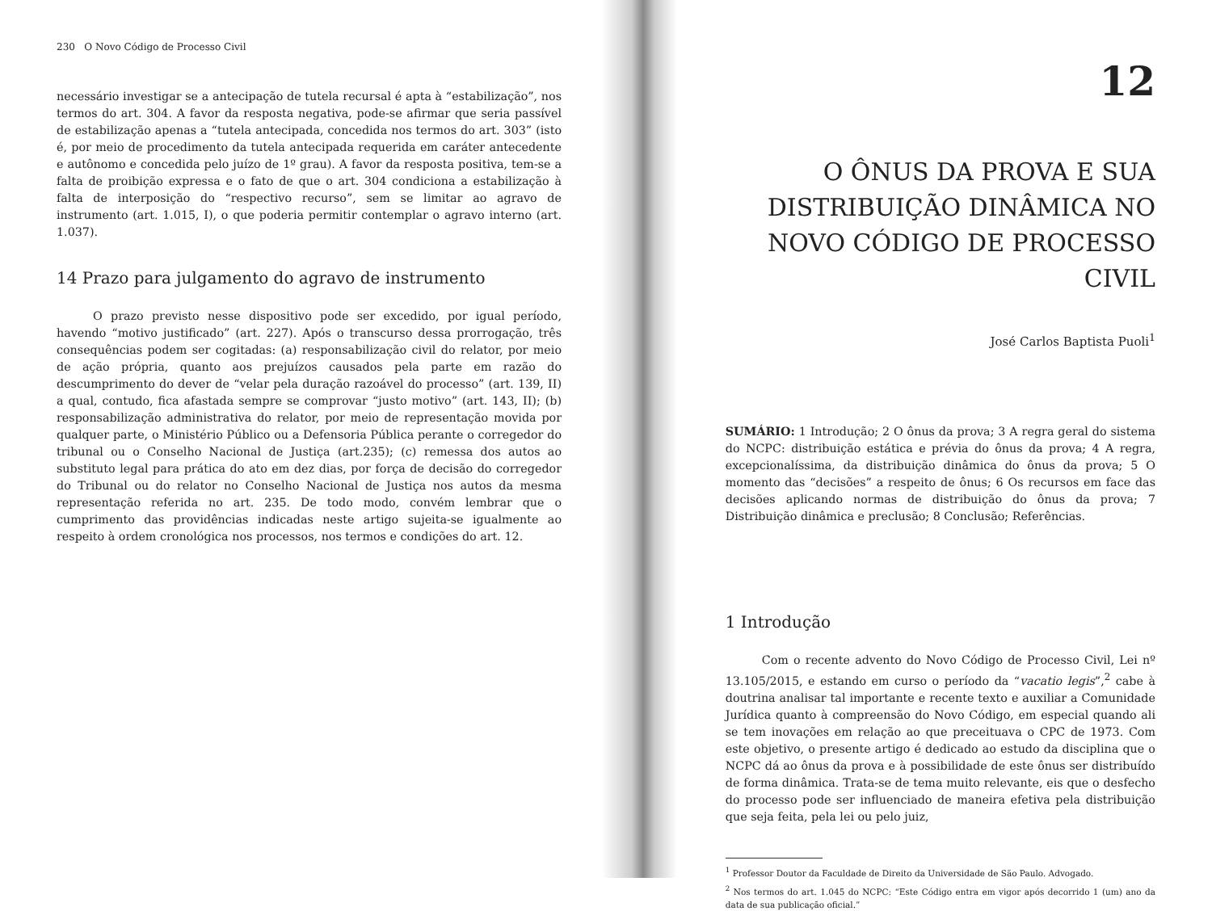230 O Novo Código de Processo Civil
necessário investigar se a antecipação de tutela recursal é apta à “estabilização”, nos termos do art. 304. A favor da resposta negativa, pode-se afirmar que seria passível de estabilização apenas a “tutela antecipada, concedida nos termos do art. 303” (isto é, por meio de procedimento da tutela antecipada requerida em caráter antecedente e autônomo e concedida pelo juízo de 1º grau). A favor da resposta positiva, tem-se a falta de proibição expressa e o fato de que o art. 304 condiciona a estabilização à falta de interposição do “respectivo recurso”, sem se limitar ao agravo de instrumento (art. 1.015, I), o que poderia permitir contemplar o agravo interno (art. 1.037).
14 Prazo para julgamento do agravo de instrumento
O prazo previsto nesse dispositivo pode ser excedido, por igual período, havendo “motivo justificado” (art. 227). Após o transcurso dessa prorrogação, três consequências podem ser cogitadas: (a) responsabilização civil do relator, por meio de ação própria, quanto aos prejuízos causados pela parte em razão do descumprimento do dever de “velar pela duração razoável do processo” (art. 139, II) a qual, contudo, fica afastada sempre se comprovar “justo motivo” (art. 143, II); (b) responsabilização administrativa do relator, por meio de representação movida por qualquer parte, o Ministério Público ou a Defensoria Pública perante o corregedor do tribunal ou o Conselho Nacional de Justiça (art.235); (c) remessa dos autos ao substituto legal para prática do ato em dez dias, por força de decisão do corregedor do Tribunal ou do relator no Conselho Nacional de Justiça nos autos da mesma representação referida no art. 235. De todo modo, convém lembrar que o cumprimento das providências indicadas neste artigo sujeita-se igualmente ao respeito à ordem cronológica nos processos, nos termos e condições do art. 12.
12
O ÔNUS DA PROVA E SUA DISTRIBUIÇÃO DINÂMICA NO NOVO CÓDIGO DE PROCESSO CIVIL
José Carlos Baptista Puoli<sup>1</sup>
SUMÁRIO: 1 Introdução; 2 O ônus da prova; 3 A regra geral do sistema do NCPC: distribuição estática e prévia do ônus da prova; 4 A regra, excepcionalíssima, da distribuição dinâmica do ônus da prova; 5 O momento das “decisões” a respeito de ônus; 6 Os recursos em face das decisões aplicando normas de distribuição do ônus da prova; 7 Distribuição dinâmica e preclusão; 8 Conclusão; Referências.
1 Introdução
Com o recente advento do Novo Código de Processo Civil, Lei nº 13.105/2015, e estando em curso o período da “vacatio legis”,<sup>2</sup> cabe à doutrina analisar tal importante e recente texto e auxiliar a Comunidade Jurídica quanto à compreensão do Novo Código, em especial quando ali se tem inovações em relação ao que preceituava o CPC de 1973. Com este objetivo, o presente artigo é dedicado ao estudo da disciplina que o NCPC dá ao ônus da prova e à possibilidade de este ônus ser distribuído de forma dinâmica. Trata-se de tema muito relevante, eis que o desfecho do processo pode ser influenciado de maneira efetiva pela distribuição que seja feita, pela lei ou pelo juiz,
<sup>1</sup> Professor Doutor da Faculdade de Direito da Universidade de São Paulo. Advogado.
<sup>2</sup> Nos termos do art. 1.045 do NCPC: “Este Código entra em vigor após decorrido 1 (um) ano da data de sua publicação oficial.”